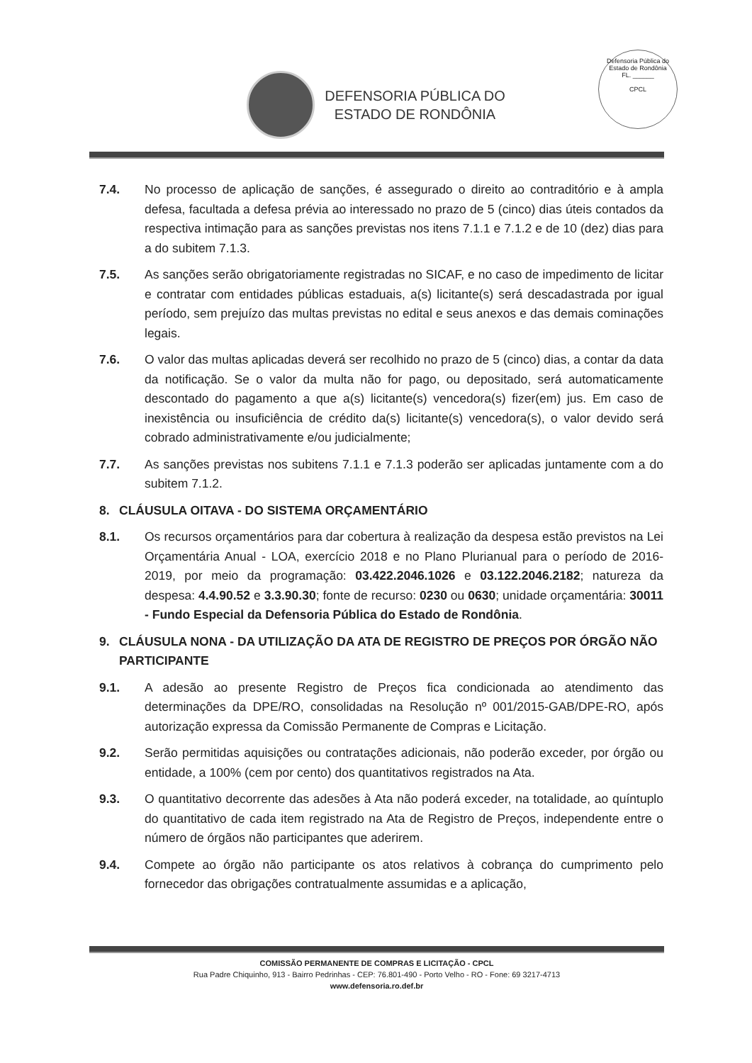DEFENSORIA PÚBLICA DO
ESTADO DE RONDÔNIA
Defensoria Pública do Estado de Rondônia
FL. ______
CPCL
7.4. No processo de aplicação de sanções, é assegurado o direito ao contraditório e à ampla defesa, facultada a defesa prévia ao interessado no prazo de 5 (cinco) dias úteis contados da respectiva intimação para as sanções previstas nos itens 7.1.1 e 7.1.2 e de 10 (dez) dias para a do subitem 7.1.3.
7.5. As sanções serão obrigatoriamente registradas no SICAF, e no caso de impedimento de licitar e contratar com entidades públicas estaduais, a(s) licitante(s) será descadastrada por igual período, sem prejuízo das multas previstas no edital e seus anexos e das demais cominações legais.
7.6. O valor das multas aplicadas deverá ser recolhido no prazo de 5 (cinco) dias, a contar da data da notificação. Se o valor da multa não for pago, ou depositado, será automaticamente descontado do pagamento a que a(s) licitante(s) vencedora(s) fizer(em) jus. Em caso de inexistência ou insuficiência de crédito da(s) licitante(s) vencedora(s), o valor devido será cobrado administrativamente e/ou judicialmente;
7.7. As sanções previstas nos subitens 7.1.1 e 7.1.3 poderão ser aplicadas juntamente com a do subitem 7.1.2.
8. CLÁUSULA OITAVA - DO SISTEMA ORÇAMENTÁRIO
8.1. Os recursos orçamentários para dar cobertura à realização da despesa estão previstos na Lei Orçamentária Anual - LOA, exercício 2018 e no Plano Plurianual para o período de 2016-2019, por meio da programação: 03.422.2046.1026 e 03.122.2046.2182; natureza da despesa: 4.4.90.52 e 3.3.90.30; fonte de recurso: 0230 ou 0630; unidade orçamentária: 30011 - Fundo Especial da Defensoria Pública do Estado de Rondônia.
9. CLÁUSULA NONA - DA UTILIZAÇÃO DA ATA DE REGISTRO DE PREÇOS POR ÓRGÃO NÃO PARTICIPANTE
9.1. A adesão ao presente Registro de Preços fica condicionada ao atendimento das determinações da DPE/RO, consolidadas na Resolução nº 001/2015-GAB/DPE-RO, após autorização expressa da Comissão Permanente de Compras e Licitação.
9.2. Serão permitidas aquisições ou contratações adicionais, não poderão exceder, por órgão ou entidade, a 100% (cem por cento) dos quantitativos registrados na Ata.
9.3. O quantitativo decorrente das adesões à Ata não poderá exceder, na totalidade, ao quíntuplo do quantitativo de cada item registrado na Ata de Registro de Preços, independente entre o número de órgãos não participantes que aderirem.
9.4. Compete ao órgão não participante os atos relativos à cobrança do cumprimento pelo fornecedor das obrigações contratualmente assumidas e a aplicação,
COMISSÃO PERMANENTE DE COMPRAS E LICITAÇÃO - CPCL
Rua Padre Chiquinho, 913 - Bairro Pedrinhas - CEP: 76.801-490 - Porto Velho - RO - Fone: 69 3217-4713
www.defensoria.ro.def.br